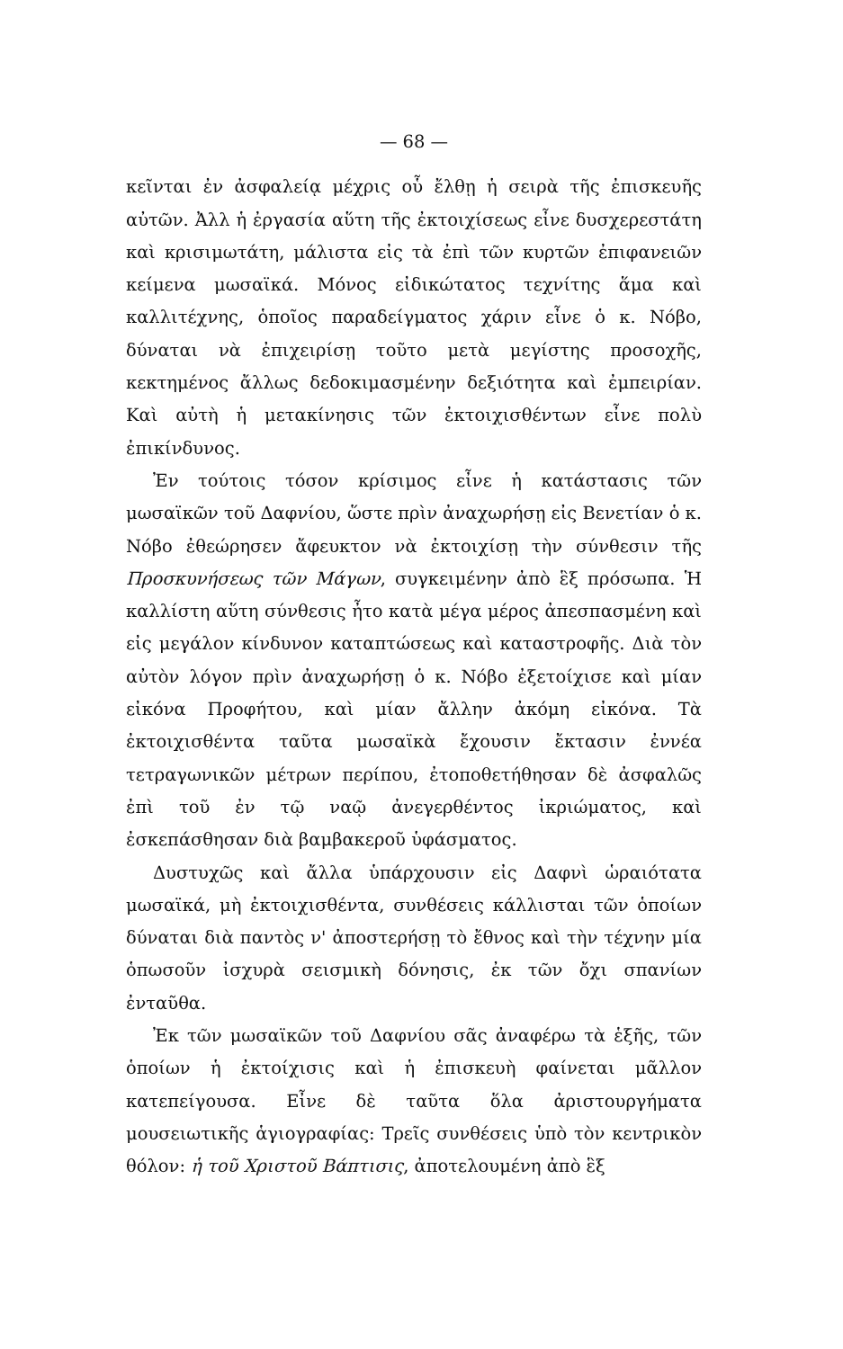— 68 —
κεῖνται ἐν ἀσφαλείᾳ μέχρις οὗ ἔλθῃ ἡ σειρὰ τῆς ἐπισκευῆς αὐτῶν. Ἀλλ ἡ ἐργασία αὕτη τῆς ἐκτοιχίσεως εἶνε δυσχερεστάτη καὶ κρισιμωτάτη, μάλιστα εἰς τὰ ἐπὶ τῶν κυρτῶν ἐπιφανειῶν κείμενα μωσαϊκά. Μόνος εἰδικώτατος τεχνίτης ἅμα καὶ καλλιτέχνης, ὁποῖος παραδείγματος χάριν εἶνε ὁ κ. Νόβο, δύναται νὰ ἐπιχειρίσῃ τοῦτο μετὰ μεγίστης προσοχῆς, κεκτημένος ἄλλως δεδοκιμασμένην δεξιότητα καὶ ἐμπειρίαν. Καὶ αὐτὴ ἡ μετακίνησις τῶν ἐκτοιχισθέντων εἶνε πολὺ ἐπικίνδυνος.
Ἐν τούτοις τόσον κρίσιμος εἶνε ἡ κατάστασις τῶν μωσαϊκῶν τοῦ Δαφνίου, ὥστε πρὶν ἀναχωρήσῃ εἰς Βενετίαν ὁ κ. Νόβο ἐθεώρησεν ἄφευκτον νὰ ἐκτοιχίσῃ τὴν σύνθεσιν τῆς Προσκυνήσεως τῶν Μάγων, συγκειμένην ἀπὸ ἓξ πρόσωπα. Ἡ καλλίστη αὕτη σύνθεσις ἦτο κατὰ μέγα μέρος ἀπεσπασμένη καὶ εἰς μεγάλον κίνδυνον καταπτώσεως καὶ καταστροφῆς. Διὰ τὸν αὐτὸν λόγον πρὶν ἀναχωρήσῃ ὁ κ. Νόβο ἐξετοίχισε καὶ μίαν εἰκόνα Προφήτου, καὶ μίαν ἄλλην ἀκόμη εἰκόνα. Τὰ ἐκτοιχισθέντα ταῦτα μωσαϊκὰ ἔχουσιν ἔκτασιν ἐννέα τετραγωνικῶν μέτρων περίπου, ἐτοποθετήθησαν δὲ ἀσφαλῶς ἐπὶ τοῦ ἐν τῷ ναῷ ἀνεγερθέντος ἰκριώματος, καὶ ἐσκεπάσθησαν διὰ βαμβακεροῦ ὑφάσματος.
Δυστυχῶς καὶ ἄλλα ὑπάρχουσιν εἰς Δαφνὶ ὡραιότατα μωσαϊκά, μὴ ἐκτοιχισθέντα, συνθέσεις κάλλισται τῶν ὁποίων δύναται διὰ παντὸς ν' ἀποστερήσῃ τὸ ἔθνος καὶ τὴν τέχνην μία ὁπωσοῦν ἰσχυρὰ σεισμικὴ δόνησις, ἐκ τῶν ὄχι σπανίων ἐνταῦθα.
Ἐκ τῶν μωσαϊκῶν τοῦ Δαφνίου σᾶς ἀναφέρω τὰ ἑξῆς, τῶν ὁποίων ἡ ἐκτοίχισις καὶ ἡ ἐπισκευὴ φαίνεται μᾶλλον κατεπείγουσα. Εἶνε δὲ ταῦτα ὅλα ἀριστουργήματα μουσειωτικῆς ἁγιογραφίας: Τρεῖς συνθέσεις ὑπὸ τὸν κεντρικὸν θόλον: ἡ τοῦ Χριστοῦ Βάπτισις, ἀποτελουμένη ἀπὸ ἓξ